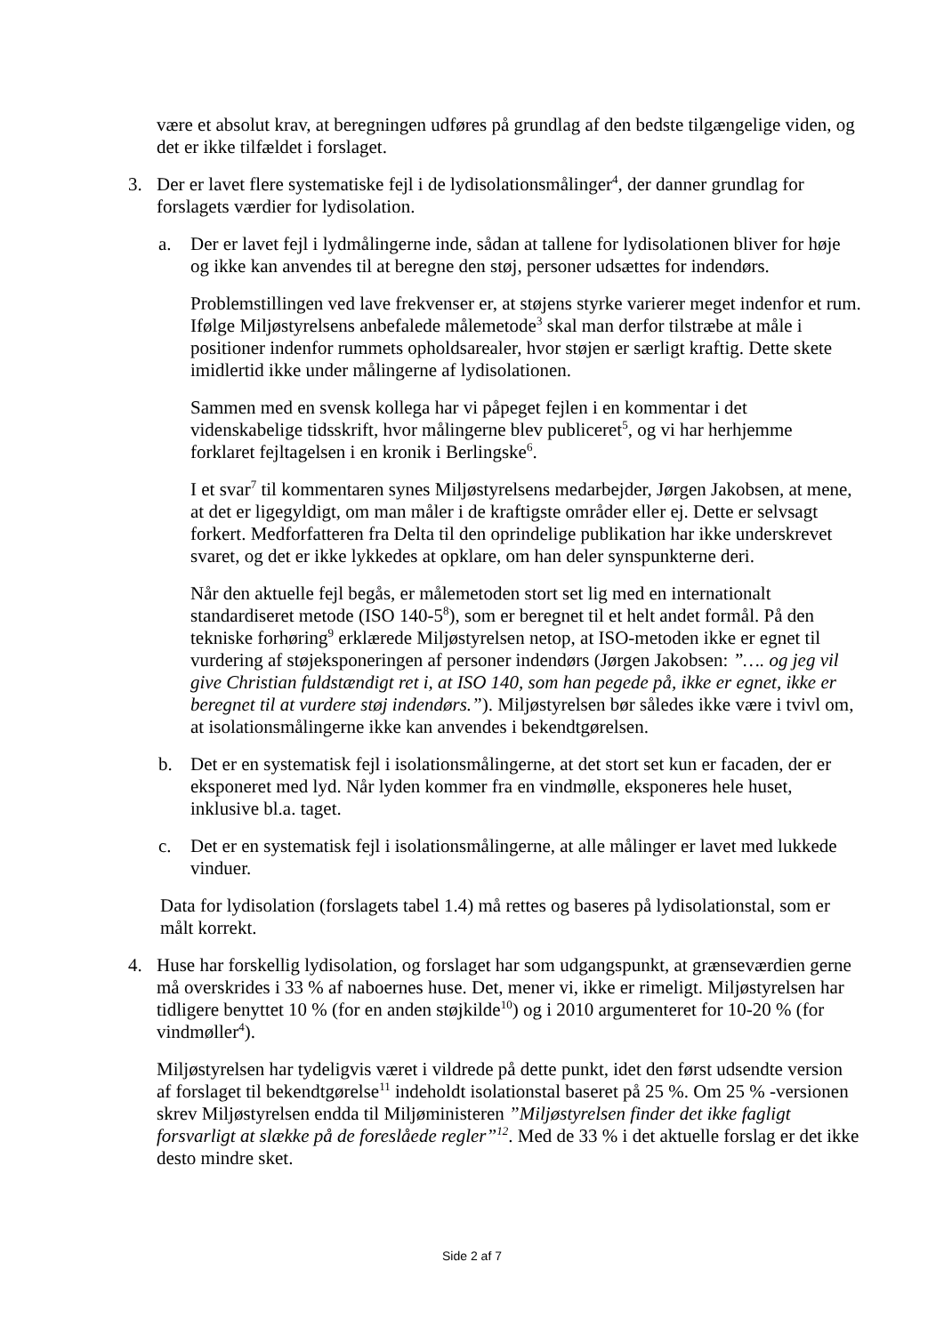være et absolut krav, at beregningen udføres på grundlag af den bedste tilgængelige viden, og det er ikke tilfældet i forslaget.
3. Der er lavet flere systematiske fejl i de lydisolationsmålinger<sup>4</sup>, der danner grundlag for forslagets værdier for lydisolation.
a. Der er lavet fejl i lydmålingerne inde, sådan at tallene for lydisolationen bliver for høje og ikke kan anvendes til at beregne den støj, personer udsættes for indendørs.
Problemstillingen ved lave frekvenser er, at støjens styrke varierer meget indenfor et rum. Ifølge Miljøstyrelsens anbefalede målemetode<sup>3</sup> skal man derfor tilstræbe at måle i positioner indenfor rummets opholdsarealer, hvor støjen er særligt kraftig. Dette skete imidlertid ikke under målingerne af lydisolationen.
Sammen med en svensk kollega har vi påpeget fejlen i en kommentar i det videnskabelige tidsskrift, hvor målingerne blev publiceret<sup>5</sup>, og vi har herhjemme forklaret fejltagelsen i en kronik i Berlingske<sup>6</sup>.
I et svar<sup>7</sup> til kommentaren synes Miljøstyrelsens medarbejder, Jørgen Jakobsen, at mene, at det er ligegyldigt, om man måler i de kraftigste områder eller ej. Dette er selvsagt forkert. Medforfatteren fra Delta til den oprindelige publikation har ikke underskrevet svaret, og det er ikke lykkedes at opklare, om han deler synspunkterne deri.
Når den aktuelle fejl begås, er målemetoden stort set lig med en internationalt standardiseret metode (ISO 140-5<sup>8</sup>), som er beregnet til et helt andet formål. På den tekniske forhøring<sup>9</sup> erklærede Miljøstyrelsen netop, at ISO-metoden ikke er egnet til vurdering af støjeksponeringen af personer indendørs (Jørgen Jakobsen: ”…. og jeg vil give Christian fuldstændigt ret i, at ISO 140, som han pegede på, ikke er egnet, ikke er beregnet til at vurdere støj indendørs.”). Miljøstyrelsen bør således ikke være i tvivl om, at isolationsmålingerne ikke kan anvendes i bekendtgørelsen.
b. Det er en systematisk fejl i isolationsmålingerne, at det stort set kun er facaden, der er eksponeret med lyd. Når lyden kommer fra en vindmølle, eksponeres hele huset, inklusive bl.a. taget.
c. Det er en systematisk fejl i isolationsmålingerne, at alle målinger er lavet med lukkede vinduer.
Data for lydisolation (forslagets tabel 1.4) må rettes og baseres på lydisolationstal, som er målt korrekt.
4. Huse har forskellig lydisolation, og forslaget har som udgangspunkt, at grænseværdien gerne må overskrides i 33 % af naboernes huse. Det, mener vi, ikke er rimeligt. Miljøstyrelsen har tidligere benyttet 10 % (for en anden støjkilde<sup>10</sup>) og i 2010 argumenteret for 10-20 % (for vindmøller<sup>4</sup>).
Miljøstyrelsen har tydeligvis været i vildrede på dette punkt, idet den først udsendte version af forslaget til bekendtgørelse<sup>11</sup> indeholdt isolationstal baseret på 25 %. Om 25 % -versionen skrev Miljøstyrelsen endda til Miljøministeren ”Miljøstyrelsen finder det ikke fagligt forsvarligt at slække på de foreslåede regler”<sup>12</sup>. Med de 33 % i det aktuelle forslag er det ikke desto mindre sket.
Side 2 af 7